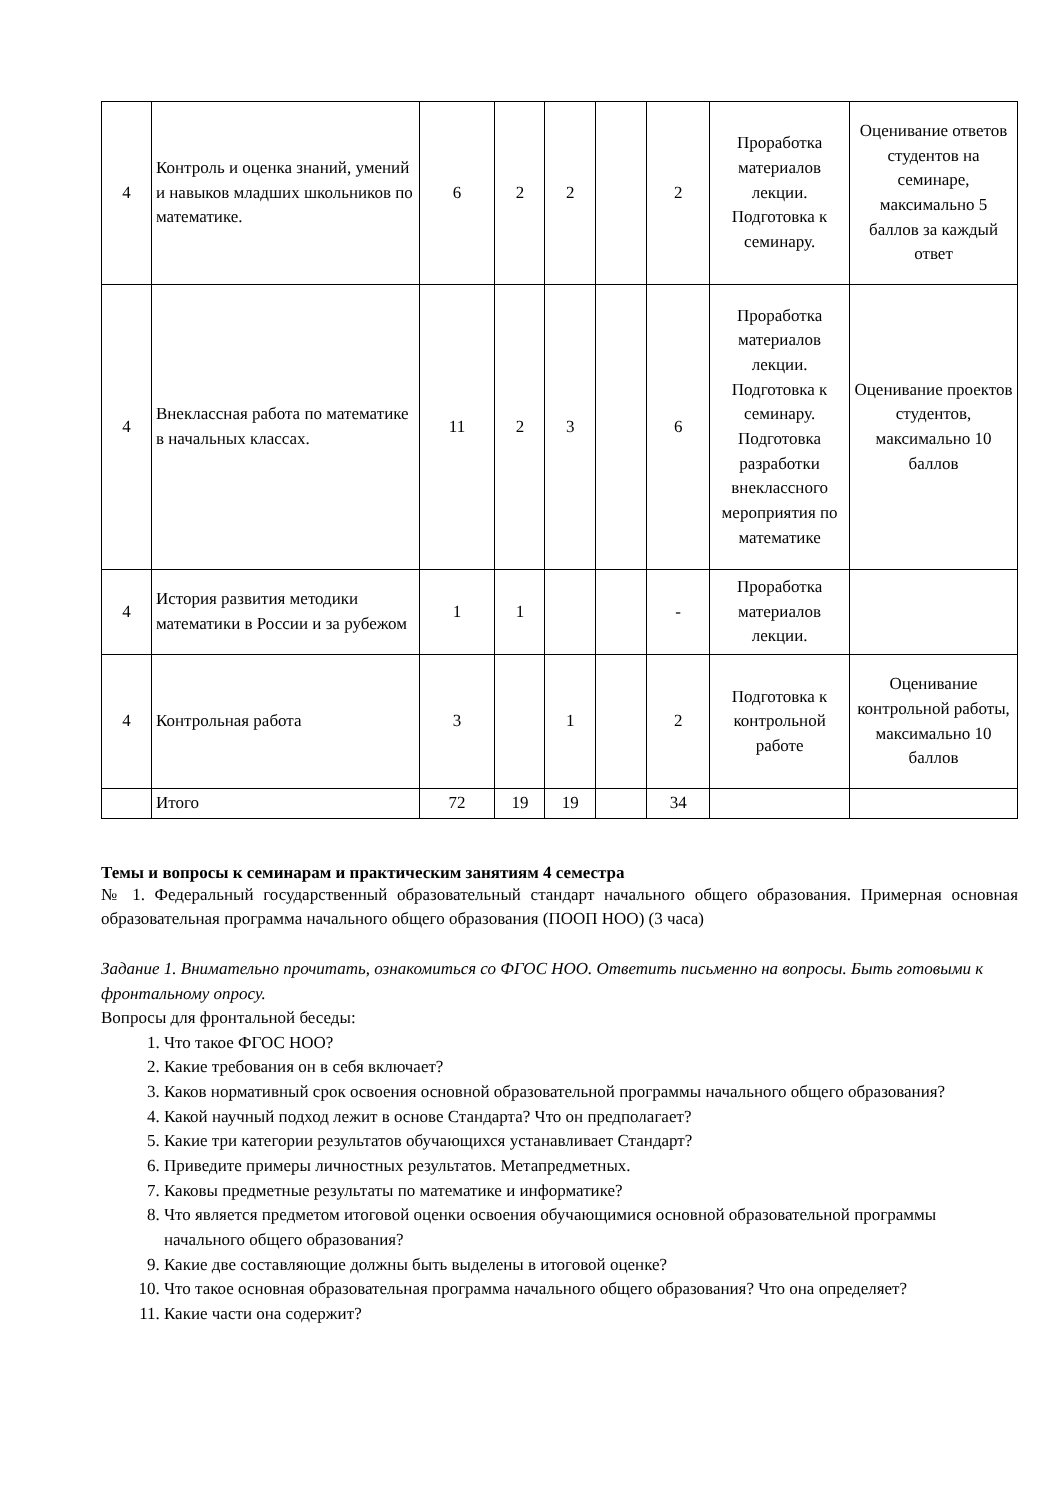| 4 | Контроль и оценка знаний, умений и навыков младших школьников по математике. | 6 | 2 | 2 | | 2 | Проработка материалов лекции. Подготовка к семинару. | Оценивание ответов студентов на семинаре, максимально 5 баллов за каждый ответ |
| 4 | Внеклассная работа по математике в начальных классах. | 11 | 2 | 3 | | 6 | Проработка материалов лекции. Подготовка к семинару. Подготовка разработки внеклассного мероприятия по математике | Оценивание проектов студентов, максимально 10 баллов |
| 4 | История развития методики математики в России и за рубежом | 1 | 1 | | | - | Проработка материалов лекции. | |
| 4 | Контрольная работа | 3 | | 1 | | 2 | Подготовка к контрольной работе | Оценивание контрольной работы, максимально 10 баллов |
| | Итого | 72 | 19 | 19 | | 34 | | |
Темы и вопросы к семинарам и практическим занятиям 4 семестра
№ 1. Федеральный государственный образовательный стандарт начального общего образования. Примерная основная образовательная программа начального общего образования (ПООП НОО) (3 часа)
Задание 1. Внимательно прочитать, ознакомиться со ФГОС НОО. Ответить письменно на вопросы. Быть готовыми к фронтальному опросу.
Вопросы для фронтальной беседы:
1. Что такое ФГОС НОО?
2. Какие требования он в себя включает?
3. Каков нормативный срок освоения основной образовательной программы начального общего образования?
4. Какой научный подход лежит в основе Стандарта? Что он предполагает?
5. Какие три категории результатов обучающихся устанавливает Стандарт?
6. Приведите примеры личностных результатов. Метапредметных.
7. Каковы предметные результаты по математике и информатике?
8. Что является предметом итоговой оценки освоения обучающимися основной образовательной программы начального общего образования?
9. Какие две составляющие должны быть выделены в итоговой оценке?
10. Что такое основная образовательная программа начального общего образования? Что она определяет?
11. Какие части она содержит?